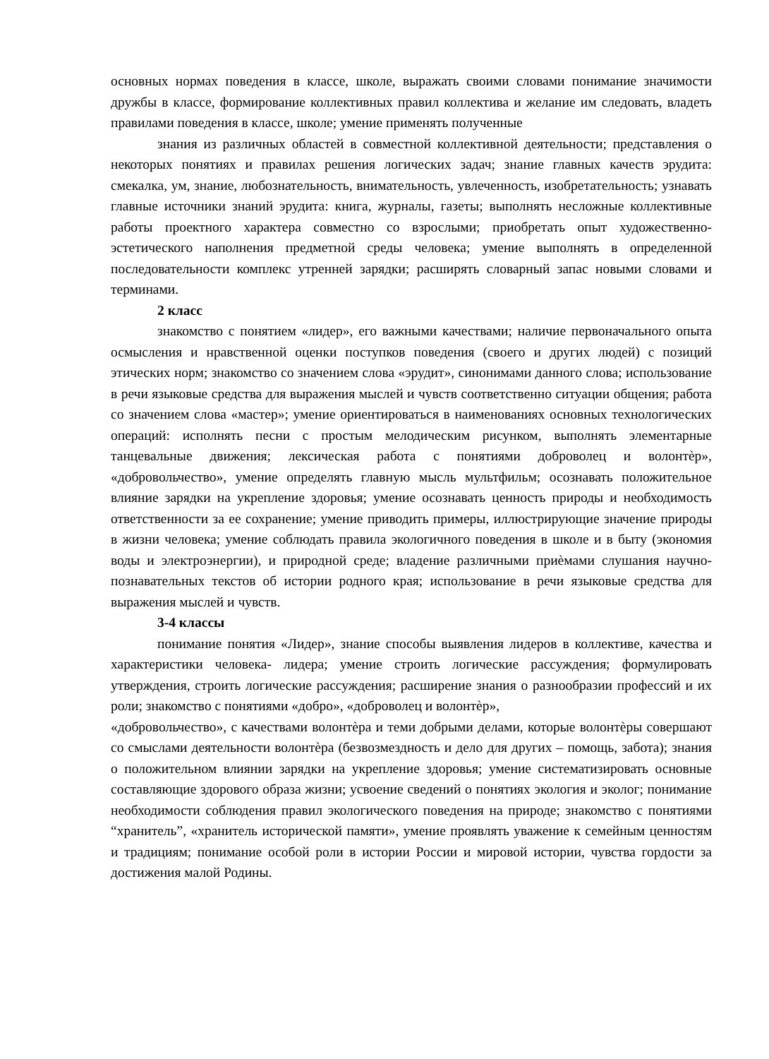основных нормах поведения в классе, школе, выражать своими словами понимание значимости дружбы в классе, формирование коллективных правил коллектива и желание им следовать, владеть правилами поведения в классе, школе; умение применять полученные
знания из различных областей в совместной коллективной деятельности; представления о некоторых понятиях и правилах решения логических задач; знание главных качеств эрудита: смекалка, ум, знание, любознательность, внимательность, увлеченность, изобретательность; узнавать главные источники знаний эрудита: книга, журналы, газеты; выполнять несложные коллективные работы проектного характера совместно со взрослыми; приобретать опыт художественно-эстетического наполнения предметной среды человека; умение выполнять в определенной последовательности комплекс утренней зарядки; расширять словарный запас новыми словами и терминами.
2 класс
знакомство с понятием «лидер», его важными качествами; наличие первоначального опыта осмысления и нравственной оценки поступков поведения (своего и других людей) с позиций этических норм; знакомство со значением слова «эрудит», синонимами данного слова; использование в речи языковые средства для выражения мыслей и чувств соответственно ситуации общения; работа со значением слова «мастер»; умение ориентироваться в наименованиях основных технологических операций: исполнять песни с простым мелодическим рисунком, выполнять элементарные танцевальные движения; лексическая работа с понятиями доброволец и волонтѐр», «добровольчество», умение определять главную мысль мультфильм; осознавать положительное влияние зарядки на укрепление здоровья; умение осознавать ценность природы и необходимость ответственности за ее сохранение; умение приводить примеры, иллюстрирующие значение природы в жизни человека; умение соблюдать правила экологичного поведения в школе и в быту (экономия воды и электроэнергии), и природной среде; владение различными приѐмами слушания научно-познавательных текстов об истории родного края; использование в речи языковые средства для выражения мыслей и чувств.
3-4 классы
понимание понятия «Лидер», знание способы выявления лидеров в коллективе, качества и характеристики человека- лидера; умение строить логические рассуждения; формулировать утверждения, строить логические рассуждения; расширение знания о разнообразии профессий и их роли; знакомство с понятиями «добро», «доброволец и волонтѐр»,
«добровольчество», с качествами волонтѐра и теми добрыми делами, которые волонтѐры совершают со смыслами деятельности волонтѐра (безвозмездность и дело для других – помощь, забота); знания о положительном влиянии зарядки на укрепление здоровья; умение систематизировать основные составляющие здорового образа жизни; усвоение сведений о понятиях экология и эколог; понимание необходимости соблюдения правил экологического поведения на природе; знакомство с понятиями “хранитель”, «хранитель исторической памяти», умение проявлять уважение к семейным ценностям и традициям; понимание особой роли в истории России и мировой истории, чувства гордости за достижения малой Родины.